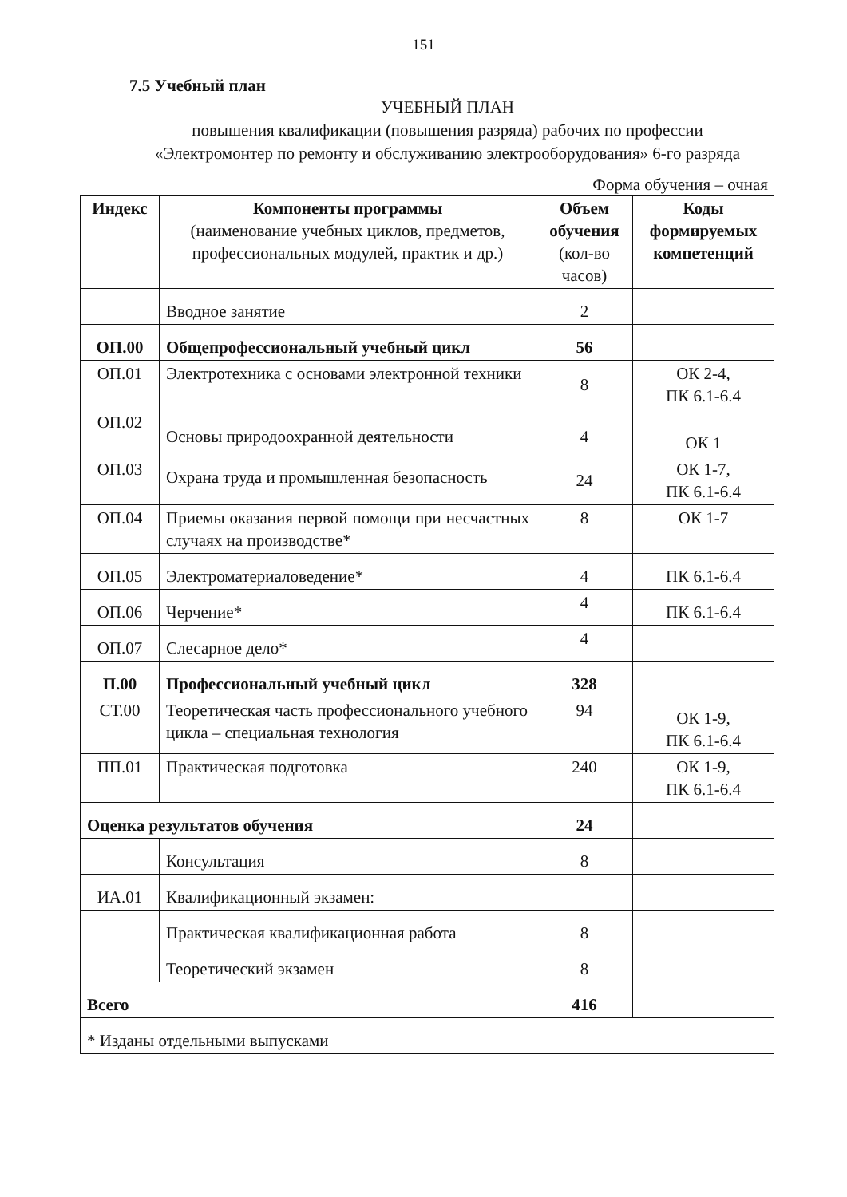151
7.5 Учебный план
УЧЕБНЫЙ ПЛАН
повышения квалификации (повышения разряда) рабочих по профессии
«Электромонтер по ремонту и обслуживанию электрооборудования» 6-го разряда
Форма обучения – очная
| Индекс | Компоненты программы (наименование учебных циклов, предметов, профессиональных модулей, практик и др.) | Объем обучения (кол-во часов) | Коды формируемых компетенций |
| --- | --- | --- | --- |
| | Вводное занятие | 2 | |
| ОП.00 | Общепрофессиональный учебный цикл | 56 | |
| ОП.01 | Электротехника с основами электронной техники | 8 | ОК 2-4, ПК 6.1-6.4 |
| ОП.02 | Основы природоохранной деятельности | 4 | ОК 1 |
| ОП.03 | Охрана труда и промышленная безопасность | 24 | ОК 1-7, ПК 6.1-6.4 |
| ОП.04 | Приемы оказания первой помощи при несчастных случаях на производстве* | 8 | ОК 1-7 |
| ОП.05 | Электроматериаловедение* | 4 | ПК 6.1-6.4 |
| ОП.06 | Черчение* | 4 | ПК 6.1-6.4 |
| ОП.07 | Слесарное дело* | 4 | |
| П.00 | Профессиональный учебный цикл | 328 | |
| СТ.00 | Теоретическая часть профессионального учебного цикла – специальная технология | 94 | ОК 1-9, ПК 6.1-6.4 |
| ПП.01 | Практическая подготовка | 240 | ОК 1-9, ПК 6.1-6.4 |
| Оценка результатов обучения | | 24 | |
| | Консультация | 8 | |
| ИА.01 | Квалификационный экзамен: | | |
| | Практическая квалификационная работа | 8 | |
| | Теоретический экзамен | 8 | |
| Всего | | 416 | |
| * Изданы отдельными выпусками | | | |